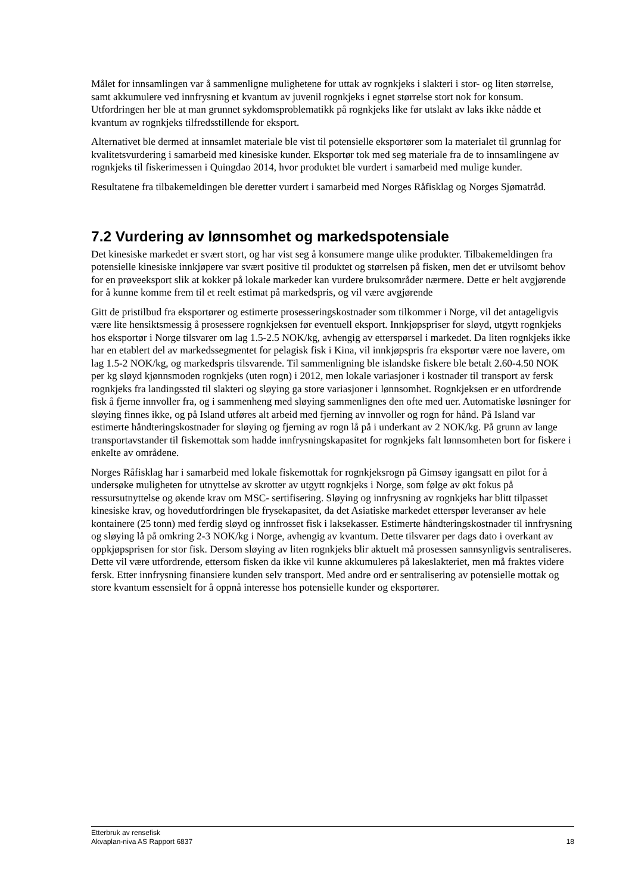Målet for innsamlingen var å sammenligne mulighetene for uttak av rognkjeks i slakteri i stor- og liten størrelse, samt akkumulere ved innfrysning et kvantum av juvenil rognkjeks i egnet størrelse stort nok for konsum. Utfordringen her ble at man grunnet sykdomsproblematikk på rognkjeks like før utslakt av laks ikke nådde et kvantum av rognkjeks tilfredsstillende for eksport.
Alternativet ble dermed at innsamlet materiale ble vist til potensielle eksportører som la materialet til grunnlag for kvalitetsvurdering i samarbeid med kinesiske kunder. Eksportør tok med seg materiale fra de to innsamlingene av rognkjeks til fiskerimessen i Quingdao 2014, hvor produktet ble vurdert i samarbeid med mulige kunder.
Resultatene fra tilbakemeldingen ble deretter vurdert i samarbeid med Norges Råfisklag og Norges Sjømatråd.
7.2 Vurdering av lønnsomhet og markedspotensiale
Det kinesiske markedet er svært stort, og har vist seg å konsumere mange ulike produkter. Tilbakemeldingen fra potensielle kinesiske innkjøpere var svært positive til produktet og størrelsen på fisken, men det er utvilsomt behov for en prøveeksport slik at kokker på lokale markeder kan vurdere bruksområder nærmere. Dette er helt avgjørende for å kunne komme frem til et reelt estimat på markedspris, og vil være avgjørende
Gitt de pristilbud fra eksportører og estimerte prosesseringskostnader som tilkommer i Norge, vil det antageligvis være lite hensiktsmessig å prosessere rognkjeksen før eventuell eksport. Innkjøpspriser for sløyd, utgytt rognkjeks hos eksportør i Norge tilsvarer om lag 1.5-2.5 NOK/kg, avhengig av etterspørsel i markedet. Da liten rognkjeks ikke har en etablert del av markedssegmentet for pelagisk fisk i Kina, vil innkjøpspris fra eksportør være noe lavere, om lag 1.5-2 NOK/kg, og markedspris tilsvarende. Til sammenligning ble islandske fiskere ble betalt 2.60-4.50 NOK per kg sløyd kjønnsmoden rognkjeks (uten rogn) i 2012, men lokale variasjoner i kostnader til transport av fersk rognkjeks fra landingssted til slakteri og sløying ga store variasjoner i lønnsomhet. Rognkjeksen er en utfordrende fisk å fjerne innvoller fra, og i sammenheng med sløying sammenlignes den ofte med uer. Automatiske løsninger for sløying finnes ikke, og på Island utføres alt arbeid med fjerning av innvoller og rogn for hånd. På Island var estimerte håndteringskostnader for sløying og fjerning av rogn lå på i underkant av 2 NOK/kg. På grunn av lange transportavstander til fiskemottak som hadde innfrysningskapasitet for rognkjeks falt lønnsomheten bort for fiskere i enkelte av områdene.
Norges Råfisklag har i samarbeid med lokale fiskemottak for rognkjeksrogn på Gimsøy igangsatt en pilot for å undersøke muligheten for utnyttelse av skrotter av utgytt rognkjeks i Norge, som følge av økt fokus på ressursutnyttelse og økende krav om MSC- sertifisering. Sløying og innfrysning av rognkjeks har blitt tilpasset kinesiske krav, og hovedutfordringen ble frysekapasitet, da det Asiatiske markedet etterspør leveranser av hele kontainere (25 tonn) med ferdig sløyd og innfrosset fisk i laksekasser. Estimerte håndteringskostnader til innfrysning og sløying lå på omkring 2-3 NOK/kg i Norge, avhengig av kvantum. Dette tilsvarer per dags dato i overkant av oppkjøpsprisen for stor fisk. Dersom sløying av liten rognkjeks blir aktuelt må prosessen sannsynligvis sentraliseres. Dette vil være utfordrende, ettersom fisken da ikke vil kunne akkumuleres på lakeslakteriet, men må fraktes videre fersk. Etter innfrysning finansiere kunden selv transport. Med andre ord er sentralisering av potensielle mottak og store kvantum essensielt for å oppnå interesse hos potensielle kunder og eksportører.
Etterbruk av rensefisk
Akvaplan-niva AS Rapport 6837 18